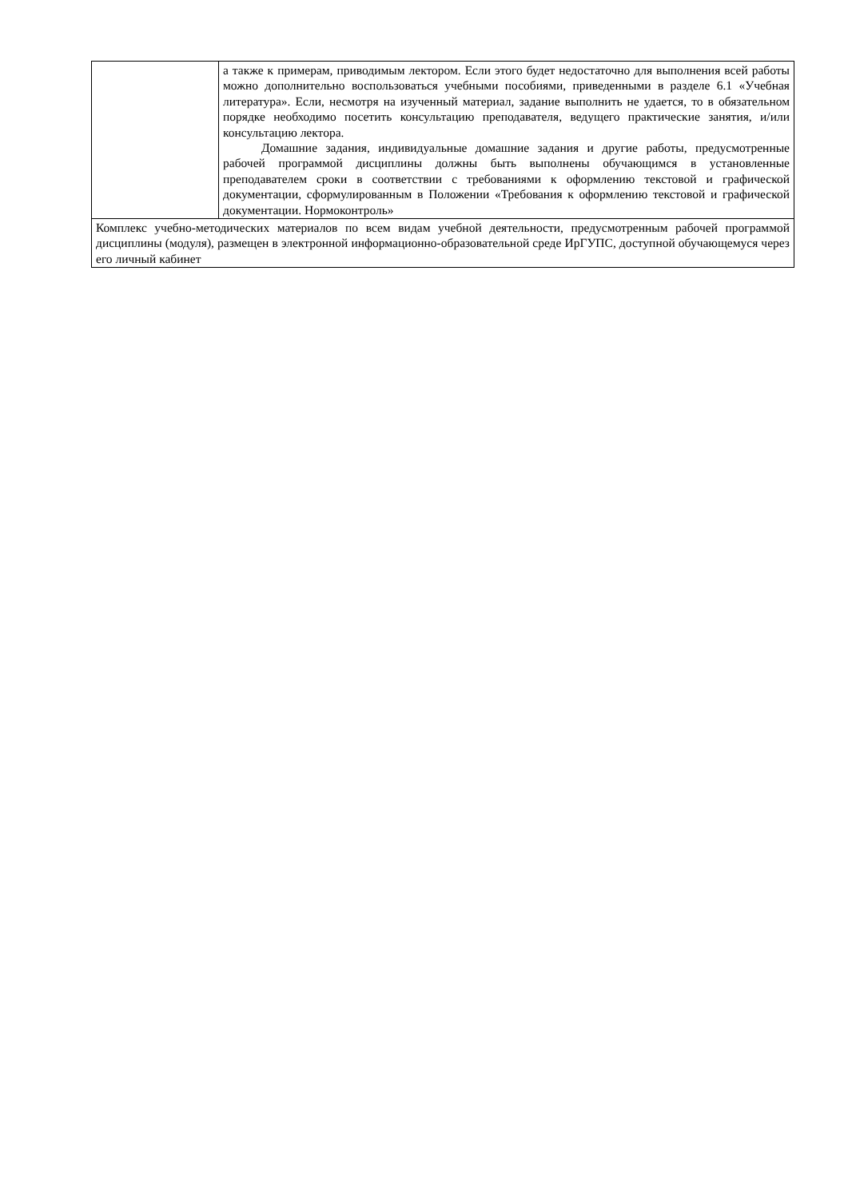| | а также к примерам, приводимым лектором. Если этого будет недостаточно для выполнения всей работы можно дополнительно воспользоваться учебными пособиями, приведенными в разделе 6.1 «Учебная литература». Если, несмотря на изученный материал, задание выполнить не удается, то в обязательном порядке необходимо посетить консультацию преподавателя, ведущего практические занятия, и/или консультацию лектора. Домашние задания, индивидуальные домашние задания и другие работы, предусмотренные рабочей программой дисциплины должны быть выполнены обучающимся в установленные преподавателем сроки в соответствии с требованиями к оформлению текстовой и графической документации, сформулированным в Положении «Требования к оформлению текстовой и графической документации. Нормоконтроль» |
| Комплекс учебно-методических материалов по всем видам учебной деятельности, предусмотренным рабочей программой дисциплины (модуля), размещен в электронной информационно-образовательной среде ИрГУПС, доступной обучающемуся через его личный кабинет | |